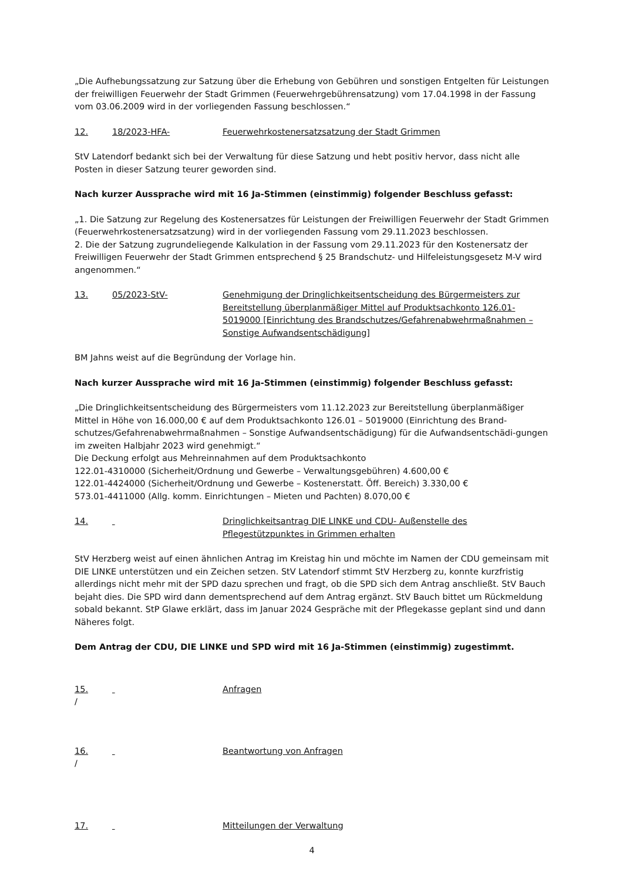„Die Aufhebungssatzung zur Satzung über die Erhebung von Gebühren und sonstigen Entgelten für Leistungen der freiwilligen Feuerwehr der Stadt Grimmen (Feuerwehrgebührensatzung) vom 17.04.1998 in der Fassung vom 03.06.2009 wird in der vorliegenden Fassung beschlossen.“
12. 18/2023-HFA- Feuerwehrkostenersatzsatzung der Stadt Grimmen
StV Latendorf bedankt sich bei der Verwaltung für diese Satzung und hebt positiv hervor, dass nicht alle Posten in dieser Satzung teurer geworden sind.
Nach kurzer Aussprache wird mit 16 Ja-Stimmen (einstimmig) folgender Beschluss gefasst:
„1. Die Satzung zur Regelung des Kostenersatzes für Leistungen der Freiwilligen Feuerwehr der Stadt Grimmen (Feuerwehrkostenersatzsatzung) wird in der vorliegenden Fassung vom 29.11.2023 beschlossen.
2. Die der Satzung zugrundeliegende Kalkulation in der Fassung vom 29.11.2023 für den Kostenersatz der Freiwilligen Feuerwehr der Stadt Grimmen entsprechend § 25 Brandschutz- und Hilfeleistungsgesetz M-V wird angenommen.“
13. 05/2023-StV- Genehmigung der Dringlichkeitsentscheidung des Bürgermeisters zur Bereitstellung überplanmäßiger Mittel auf Produktsachkonto 126.01-5019000 [Einrichtung des Brandschutzes/Gefahrenabwehrmaßnahmen – Sonstige Aufwandsentschädigung]
BM Jahns weist auf die Begründung der Vorlage hin.
Nach kurzer Aussprache wird mit 16 Ja-Stimmen (einstimmig) folgender Beschluss gefasst:
„Die Dringlichkeitsentscheidung des Bürgermeisters vom 11.12.2023 zur Bereitstellung überplanmäßiger Mittel in Höhe von 16.000,00 € auf dem Produktsachkonto 126.01 – 5019000 (Einrichtung des Brand-schutzes/Gefahrenabwehrmaßnahmen – Sonstige Aufwandsentschädigung) für die Aufwandsentschädi-gungen im zweiten Halbjahr 2023 wird genehmigt.“
Die Deckung erfolgt aus Mehreinnahmen auf dem Produktsachkonto
122.01-4310000 (Sicherheit/Ordnung und Gewerbe – Verwaltungsgebühren) 4.600,00 €
122.01-4424000 (Sicherheit/Ordnung und Gewerbe – Kostenerstatt. Öff. Bereich) 3.330,00 €
573.01-4411000 (Allg. komm. Einrichtungen – Mieten und Pachten) 8.070,00 €
14. Dringlichkeitsantrag DIE LINKE und CDU- Außenstelle des Pflegestützpunktes in Grimmen erhalten
StV Herzberg weist auf einen ähnlichen Antrag im Kreistag hin und möchte im Namen der CDU gemeinsam mit DIE LINKE unterstützen und ein Zeichen setzen. StV Latendorf stimmt StV Herzberg zu, konnte kurzfristig allerdings nicht mehr mit der SPD dazu sprechen und fragt, ob die SPD sich dem Antrag anschließt. StV Bauch bejaht dies. Die SPD wird dann dementsprechend auf dem Antrag ergänzt. StV Bauch bittet um Rückmeldung sobald bekannt. StP Glawe erklärt, dass im Januar 2024 Gespräche mit der Pflegekasse geplant sind und dann Näheres folgt.
Dem Antrag der CDU, DIE LINKE und SPD wird mit 16 Ja-Stimmen (einstimmig) zugestimmt.
15. Anfragen
/
16. Beantwortung von Anfragen
/
17. Mitteilungen der Verwaltung
4